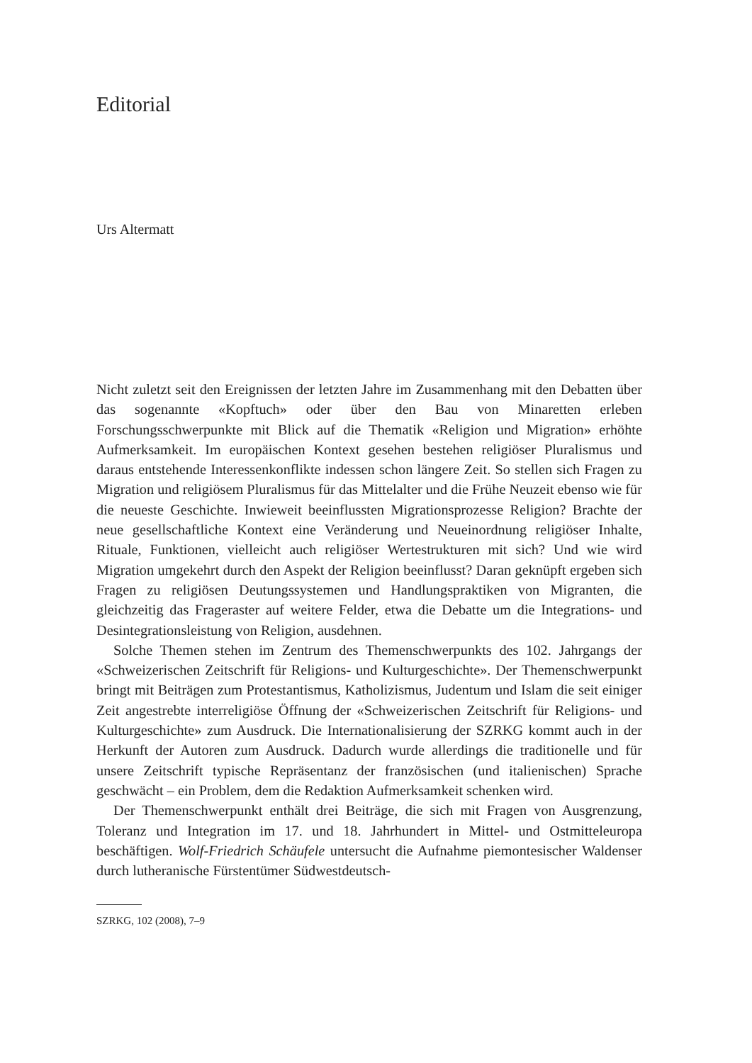Editorial
Urs Altermatt
Nicht zuletzt seit den Ereignissen der letzten Jahre im Zusammenhang mit den Debatten über das sogenannte «Kopftuch» oder über den Bau von Minaretten erleben Forschungsschwerpunkte mit Blick auf die Thematik «Religion und Migration» erhöhte Aufmerksamkeit. Im europäischen Kontext gesehen bestehen religiöser Pluralismus und daraus entstehende Interessenkonflikte indessen schon längere Zeit. So stellen sich Fragen zu Migration und religiösem Pluralismus für das Mittelalter und die Frühe Neuzeit ebenso wie für die neueste Geschichte. Inwieweit beeinflussten Migrationsprozesse Religion? Brachte der neue gesellschaftliche Kontext eine Veränderung und Neueinordnung religiöser Inhalte, Rituale, Funktionen, vielleicht auch religiöser Wertestrukturen mit sich? Und wie wird Migration umgekehrt durch den Aspekt der Religion beeinflusst? Daran geknüpft ergeben sich Fragen zu religiösen Deutungssystemen und Handlungspraktiken von Migranten, die gleichzeitig das Frageraster auf weitere Felder, etwa die Debatte um die Integrations- und Desintegrationsleistung von Religion, ausdehnen.
Solche Themen stehen im Zentrum des Themenschwerpunkts des 102. Jahrgangs der «Schweizerischen Zeitschrift für Religions- und Kulturgeschichte». Der Themenschwerpunkt bringt mit Beiträgen zum Protestantismus, Katholizismus, Judentum und Islam die seit einiger Zeit angestrebte interreligiöse Öffnung der «Schweizerischen Zeitschrift für Religions- und Kulturgeschichte» zum Ausdruck. Die Internationalisierung der SZRKG kommt auch in der Herkunft der Autoren zum Ausdruck. Dadurch wurde allerdings die traditionelle und für unsere Zeitschrift typische Repräsentanz der französischen (und italienischen) Sprache geschwächt – ein Problem, dem die Redaktion Aufmerksamkeit schenken wird.
Der Themenschwerpunkt enthält drei Beiträge, die sich mit Fragen von Ausgrenzung, Toleranz und Integration im 17. und 18. Jahrhundert in Mittel- und Ostmitteleuropa beschäftigen. Wolf-Friedrich Schäufele untersucht die Aufnahme piemontesischer Waldenser durch lutheranische Fürstentümer Südwestdeutsch-
SZRKG, 102 (2008), 7–9